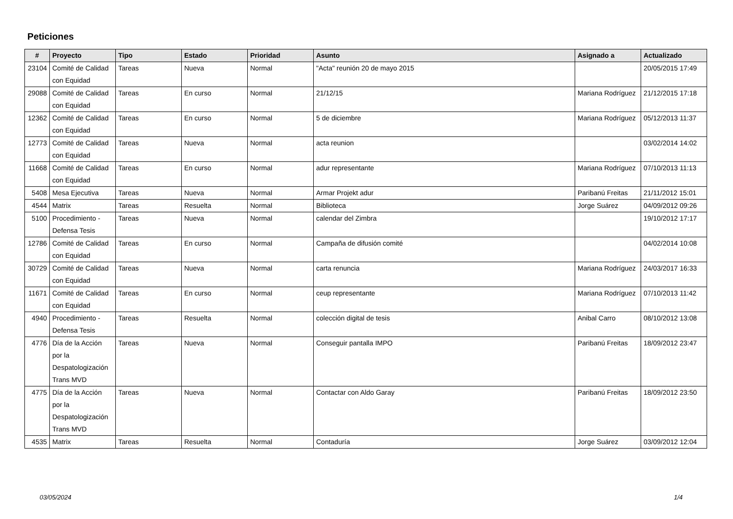Peticiones
| # | Proyecto | Tipo | Estado | Prioridad | Asunto | Asignado a | Actualizado |
| --- | --- | --- | --- | --- | --- | --- | --- |
| 23104 | Comité de Calidad con Equidad | Tareas | Nueva | Normal | "Acta" reunión 20 de mayo 2015 | | 20/05/2015 17:49 |
| 29088 | Comité de Calidad con Equidad | Tareas | En curso | Normal | 21/12/15 | Mariana Rodríguez | 21/12/2015 17:18 |
| 12362 | Comité de Calidad con Equidad | Tareas | En curso | Normal | 5 de diciembre | Mariana Rodríguez | 05/12/2013 11:37 |
| 12773 | Comité de Calidad con Equidad | Tareas | Nueva | Normal | acta reunion | | 03/02/2014 14:02 |
| 11668 | Comité de Calidad con Equidad | Tareas | En curso | Normal | adur representante | Mariana Rodríguez | 07/10/2013 11:13 |
| 5408 | Mesa Ejecutiva | Tareas | Nueva | Normal | Armar Projekt adur | Paribanú Freitas | 21/11/2012 15:01 |
| 4544 | Matrix | Tareas | Resuelta | Normal | Biblioteca | Jorge Suárez | 04/09/2012 09:26 |
| 5100 | Procedimiento - Defensa Tesis | Tareas | Nueva | Normal | calendar del Zimbra | | 19/10/2012 17:17 |
| 12786 | Comité de Calidad con Equidad | Tareas | En curso | Normal | Campaña de difusión comité | | 04/02/2014 10:08 |
| 30729 | Comité de Calidad con Equidad | Tareas | Nueva | Normal | carta renuncia | Mariana Rodríguez | 24/03/2017 16:33 |
| 11671 | Comité de Calidad con Equidad | Tareas | En curso | Normal | ceup representante | Mariana Rodríguez | 07/10/2013 11:42 |
| 4940 | Procedimiento - Defensa Tesis | Tareas | Resuelta | Normal | colección digital de tesis | Anibal Carro | 08/10/2012 13:08 |
| 4776 | Día de la Acción por la Despatologización Trans MVD | Tareas | Nueva | Normal | Conseguir pantalla IMPO | Paribanú Freitas | 18/09/2012 23:47 |
| 4775 | Día de la Acción por la Despatologización Trans MVD | Tareas | Nueva | Normal | Contactar con Aldo Garay | Paribanú Freitas | 18/09/2012 23:50 |
| 4535 | Matrix | Tareas | Resuelta | Normal | Contaduría | Jorge Suárez | 03/09/2012 12:04 |
03/05/2024 1/4